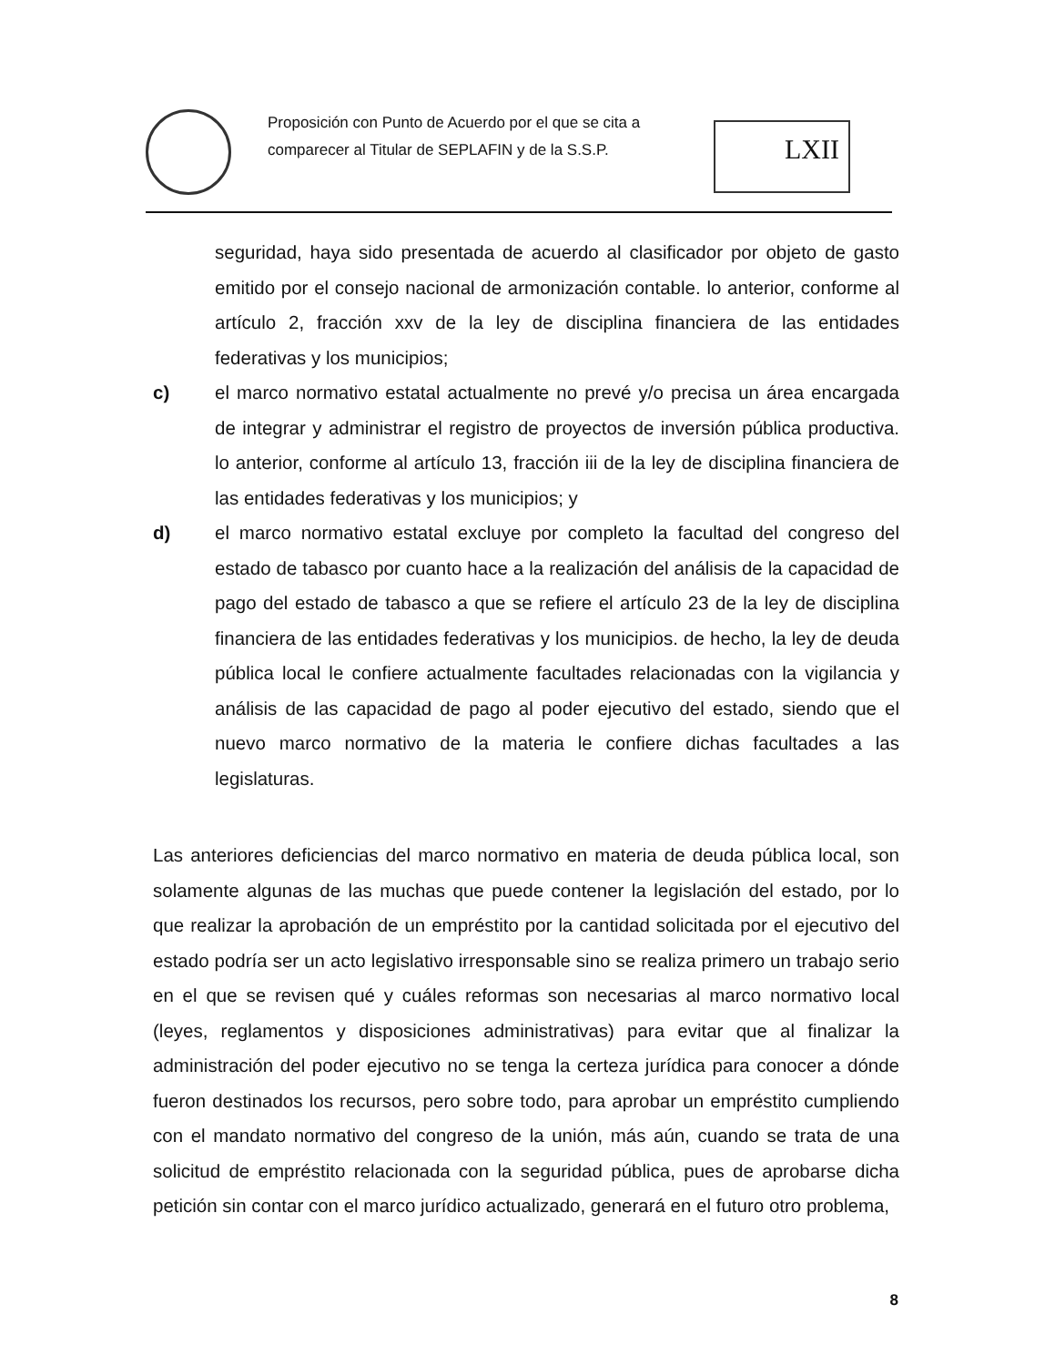Proposición con Punto de Acuerdo por el que se cita a comparecer al Titular de SEPLAFIN y de la S.S.P.
LXII
seguridad, haya sido presentada de acuerdo al clasificador por objeto de gasto emitido por el consejo nacional de armonización contable. lo anterior, conforme al artículo 2, fracción xxv de la ley de disciplina financiera de las entidades federativas y los municipios;
c) el marco normativo estatal actualmente no prevé y/o precisa un área encargada de integrar y administrar el registro de proyectos de inversión pública productiva. lo anterior, conforme al artículo 13, fracción iii de la ley de disciplina financiera de las entidades federativas y los municipios; y
d) el marco normativo estatal excluye por completo la facultad del congreso del estado de tabasco por cuanto hace a la realización del análisis de la capacidad de pago del estado de tabasco a que se refiere el artículo 23 de la ley de disciplina financiera de las entidades federativas y los municipios. de hecho, la ley de deuda pública local le confiere actualmente facultades relacionadas con la vigilancia y análisis de las capacidad de pago al poder ejecutivo del estado, siendo que el nuevo marco normativo de la materia le confiere dichas facultades a las legislaturas.
Las anteriores deficiencias del marco normativo en materia de deuda pública local, son solamente algunas de las muchas que puede contener la legislación del estado, por lo que realizar la aprobación de un empréstito por la cantidad solicitada por el ejecutivo del estado podría ser un acto legislativo irresponsable sino se realiza primero un trabajo serio en el que se revisen qué y cuáles reformas son necesarias al marco normativo local (leyes, reglamentos y disposiciones administrativas) para evitar que al finalizar la administración del poder ejecutivo no se tenga la certeza jurídica para conocer a dónde fueron destinados los recursos, pero sobre todo, para aprobar un empréstito cumpliendo con el mandato normativo del congreso de la unión, más aún, cuando se trata de una solicitud de empréstito relacionada con la seguridad pública, pues de aprobarse dicha petición sin contar con el marco jurídico actualizado, generará en el futuro otro problema,
8